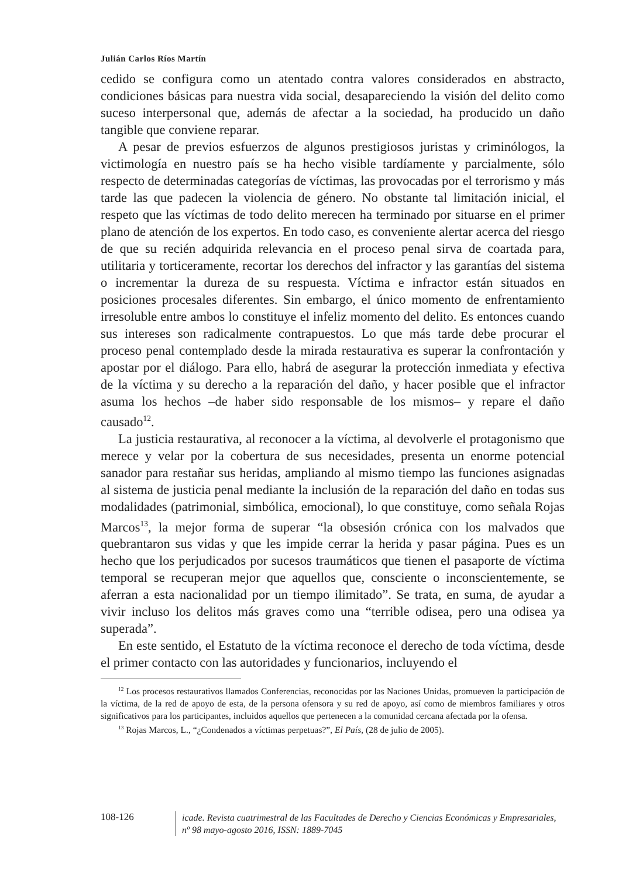Julián Carlos Ríos Martín
cedido se configura como un atentado contra valores considerados en abstracto, condiciones básicas para nuestra vida social, desapareciendo la visión del delito como suceso interpersonal que, además de afectar a la sociedad, ha producido un daño tangible que conviene reparar.
A pesar de previos esfuerzos de algunos prestigiosos juristas y criminólogos, la victimología en nuestro país se ha hecho visible tardíamente y parcialmente, sólo respecto de determinadas categorías de víctimas, las provocadas por el terrorismo y más tarde las que padecen la violencia de género. No obstante tal limitación inicial, el respeto que las víctimas de todo delito merecen ha terminado por situarse en el primer plano de atención de los expertos. En todo caso, es conveniente alertar acerca del riesgo de que su recién adquirida relevancia en el proceso penal sirva de coartada para, utilitaria y torticeramente, recortar los derechos del infractor y las garantías del sistema o incrementar la dureza de su respuesta. Víctima e infractor están situados en posiciones procesales diferentes. Sin embargo, el único momento de enfrentamiento irresoluble entre ambos lo constituye el infeliz momento del delito. Es entonces cuando sus intereses son radicalmente contrapuestos. Lo que más tarde debe procurar el proceso penal contemplado desde la mirada restaurativa es superar la confrontación y apostar por el diálogo. Para ello, habrá de asegurar la protección inmediata y efectiva de la víctima y su derecho a la reparación del daño, y hacer posible que el infractor asuma los hechos –de haber sido responsable de los mismos– y repare el daño causado<sup>12</sup>.
La justicia restaurativa, al reconocer a la víctima, al devolverle el protagonismo que merece y velar por la cobertura de sus necesidades, presenta un enorme potencial sanador para restañar sus heridas, ampliando al mismo tiempo las funciones asignadas al sistema de justicia penal mediante la inclusión de la reparación del daño en todas sus modalidades (patrimonial, simbólica, emocional), lo que constituye, como señala Rojas Marcos<sup>13</sup>, la mejor forma de superar “la obsesión crónica con los malvados que quebrantaron sus vidas y que les impide cerrar la herida y pasar página. Pues es un hecho que los perjudicados por sucesos traumáticos que tienen el pasaporte de víctima temporal se recuperan mejor que aquellos que, consciente o inconscientemente, se aferran a esta nacionalidad por un tiempo ilimitado”. Se trata, en suma, de ayudar a vivir incluso los delitos más graves como una “terrible odisea, pero una odisea ya superada”.
En este sentido, el Estatuto de la víctima reconoce el derecho de toda víctima, desde el primer contacto con las autoridades y funcionarios, incluyendo el
<sup>12</sup> Los procesos restaurativos llamados Conferencias, reconocidas por las Naciones Unidas, promueven la participación de la víctima, de la red de apoyo de esta, de la persona ofensora y su red de apoyo, así como de miembros familiares y otros significativos para los participantes, incluidos aquellos que pertenecen a la comunidad cercana afectada por la ofensa.
<sup>13</sup> Rojas Marcos, L., “¿Condenados a víctimas perpetuas?”, El País, (28 de julio de 2005).
108-126
icade. Revista cuatrimestral de las Facultades de Derecho y Ciencias Económicas y Empresariales,
nº 98 mayo-agosto 2016, ISSN: 1889-7045